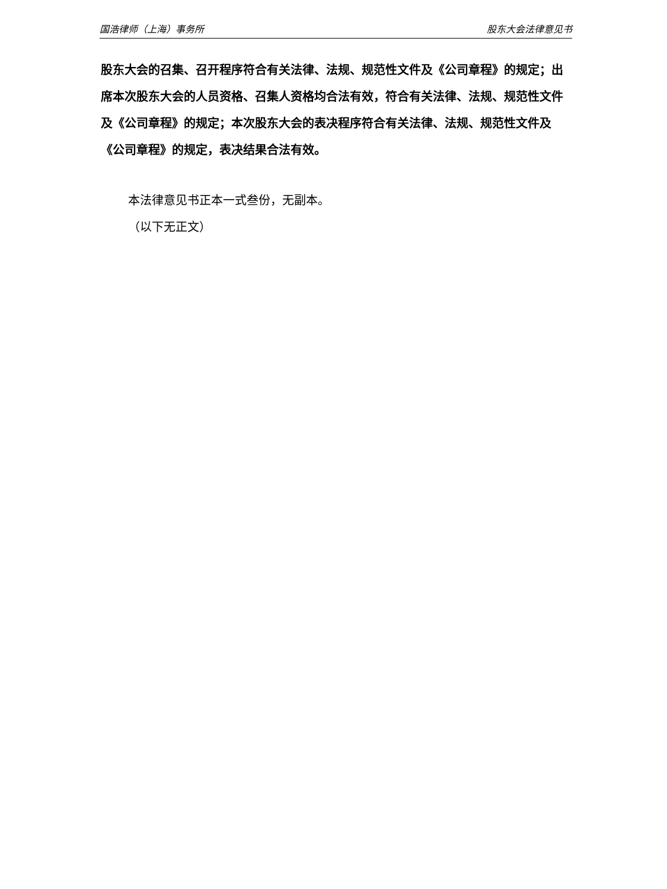国浩律师（上海）事务所 股东大会法律意见书
股东大会的召集、召开程序符合有关法律、法规、规范性文件及《公司章程》的规定；出席本次股东大会的人员资格、召集人资格均合法有效，符合有关法律、法规、规范性文件及《公司章程》的规定；本次股东大会的表决程序符合有关法律、法规、规范性文件及《公司章程》的规定，表决结果合法有效。
本法律意见书正本一式叁份，无副本。
（以下无正文）